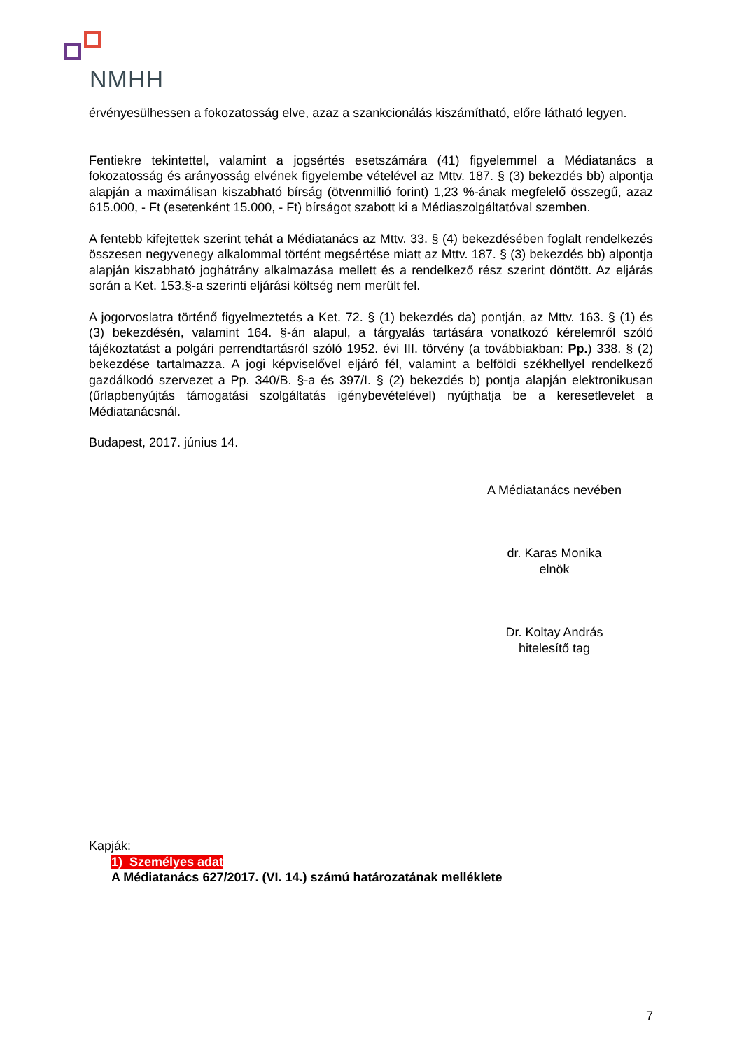NMHH
érvényesülhessen a fokozatosság elve, azaz a szankcionálás kiszámítható, előre látható legyen.
Fentiekre tekintettel, valamint a jogsértés esetszámára (41) figyelemmel a Médiatanács a fokozatosság és arányosság elvének figyelembe vételével az Mttv. 187. § (3) bekezdés bb) alpontja alapján a maximálisan kiszabható bírság (ötvenmillió forint) 1,23 %-ának megfelelő összegű, azaz 615.000, - Ft (esetenként 15.000, - Ft) bírságot szabott ki a Médiaszolgáltatóval szemben.
A fentebb kifejtettek szerint tehát a Médiatanács az Mttv. 33. § (4) bekezdésében foglalt rendelkezés összesen negyvenegy alkalommal történt megsértése miatt az Mttv. 187. § (3) bekezdés bb) alpontja alapján kiszabható joghátrány alkalmazása mellett és a rendelkező rész szerint döntött. Az eljárás során a Ket. 153.§-a szerinti eljárási költség nem merült fel.
A jogorvoslatra történő figyelmeztetés a Ket. 72. § (1) bekezdés da) pontján, az Mttv. 163. § (1) és (3) bekezdésén, valamint 164. §-án alapul, a tárgyalás tartására vonatkozó kérelemről szóló tájékoztatást a polgári perrendtartásról szóló 1952. évi III. törvény (a továbbiakban: Pp.) 338. § (2) bekezdése tartalmazza. A jogi képviselővel eljáró fél, valamint a belföldi székhellyel rendelkező gazdálkodó szervezet a Pp. 340/B. §-a és 397/I. § (2) bekezdés b) pontja alapján elektronikusan (űrlapbenyújtás támogatási szolgáltatás igénybevételével) nyújthatja be a keresetlevelet a Médiatanácsnál.
Budapest, 2017. június 14.
A Médiatanács nevében
dr. Karas Monika
elnök
Dr. Koltay András
hitelesítő tag
Kapják:
1) Személyes adat
A Médiatanács 627/2017. (VI. 14.) számú határozatának melléklete
7